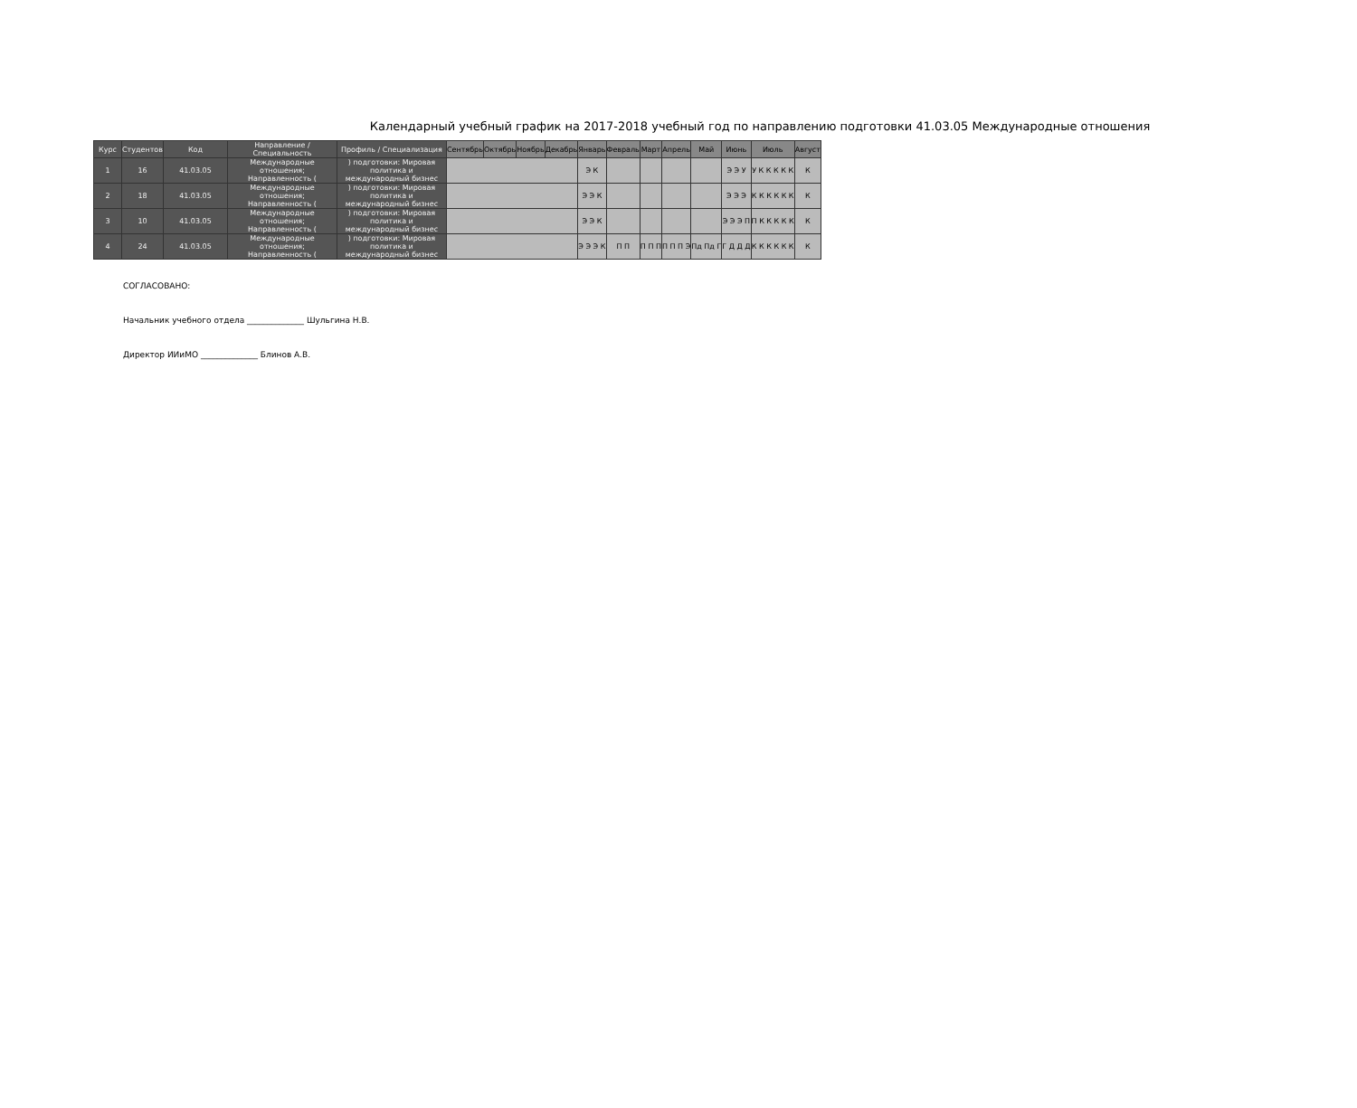Календарный учебный график на 2017-2018 учебный год по направлению подготовки 41.03.05 Международные отношения
| Курс | Студентов | Код | Направление / Специальность | Профиль / Специализация | Сентябрь | Октябрь | Ноябрь | Декабрь | Январь | Февраль | Март | Апрель | Май | Июнь | Июль | Август |
| --- | --- | --- | --- | --- | --- | --- | --- | --- | --- | --- | --- | --- | --- | --- | --- | --- |
| 1 | 16 | 41.03.05 | Международные отношения; Направленность ( | ) подготовки: Мировая политика и международный бизнес | | | | | Э К | | | | | Э Э У | У К К К К К | К |
| 2 | 18 | 41.03.05 | Международные отношения; Направленность ( | ) подготовки: Мировая политика и международный бизнес | | | | | Э Э К | | | | | Э Э Э | К К К К К К | К |
| 3 | 10 | 41.03.05 | Международные отношения; Направленность ( | ) подготовки: Мировая политика и международный бизнес | | | | | Э Э К | | | | | Э Э Э П | П К К К К К | К |
| 4 | 24 | 41.03.05 | Международные отношения; Направленность ( | ) подготовки: Мировая политика и международный бизнес | | | | | Э Э Э К | П П | П П П | П П П Э | Пд Пд Г | Г Д Д Д | К К К К К К | К |
СОГЛАСОВАНО:
Начальник учебного отдела ______________ Шульгина Н.В.
Директор ИИиМО ______________ Блинов А.В.